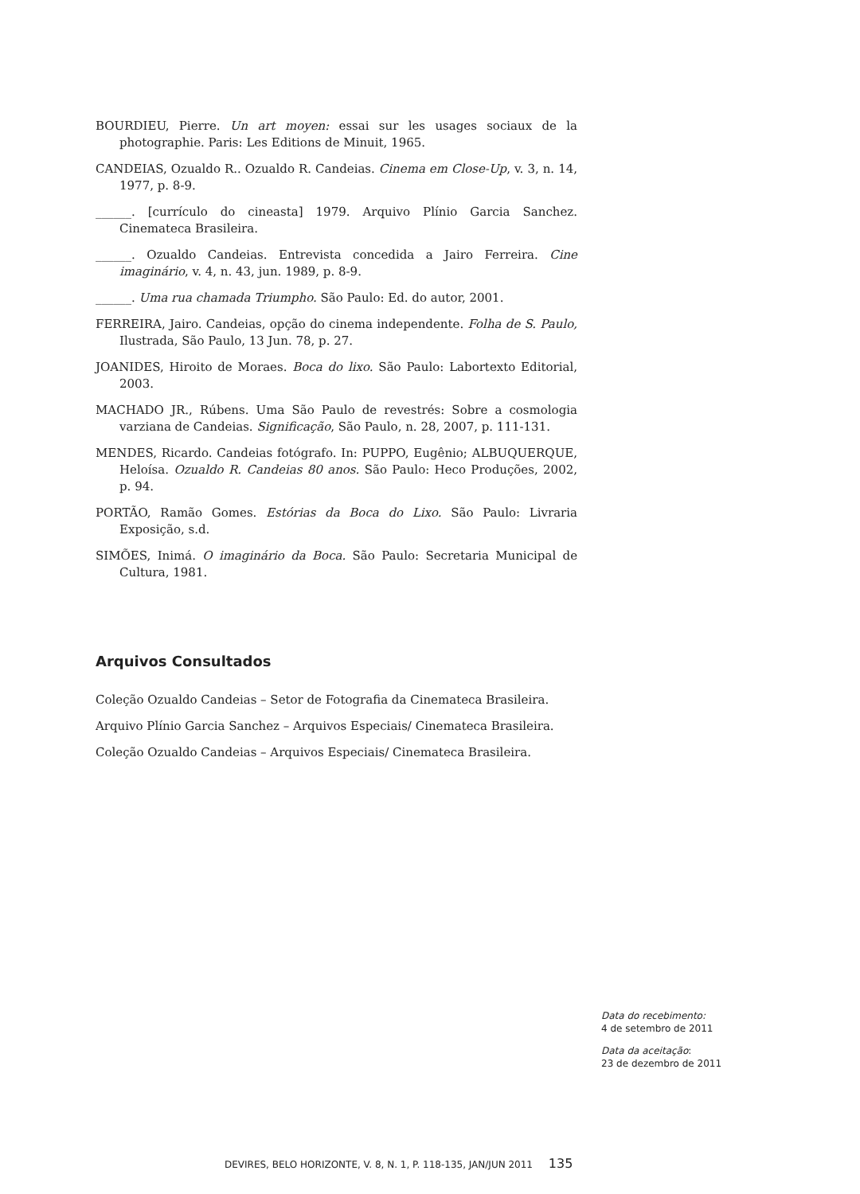BOURDIEU, Pierre. Un art moyen: essai sur les usages sociaux de la photographie. Paris: Les Editions de Minuit, 1965.
CANDEIAS, Ozualdo R.. Ozualdo R. Candeias. Cinema em Close-Up, v. 3, n. 14, 1977, p. 8-9.
______. [currículo do cineasta] 1979. Arquivo Plínio Garcia Sanchez. Cinemateca Brasileira.
______. Ozualdo Candeias. Entrevista concedida a Jairo Ferreira. Cine imaginário, v. 4, n. 43, jun. 1989, p. 8-9.
______. Uma rua chamada Triumpho. São Paulo: Ed. do autor, 2001.
FERREIRA, Jairo. Candeias, opção do cinema independente. Folha de S. Paulo, Ilustrada, São Paulo, 13 Jun. 78, p. 27.
JOANIDES, Hiroito de Moraes. Boca do lixo. São Paulo: Labortexto Editorial, 2003.
MACHADO JR., Rúbens. Uma São Paulo de revestrés: Sobre a cosmologia varziana de Candeias. Significação, São Paulo, n. 28, 2007, p. 111-131.
MENDES, Ricardo. Candeias fotógrafo. In: PUPPO, Eugênio; ALBUQUERQUE, Heloísa. Ozualdo R. Candeias 80 anos. São Paulo: Heco Produções, 2002, p. 94.
PORTÃO, Ramão Gomes. Estórias da Boca do Lixo. São Paulo: Livraria Exposição, s.d.
SIMÕES, Inimá. O imaginário da Boca. São Paulo: Secretaria Municipal de Cultura, 1981.
Arquivos Consultados
Coleção Ozualdo Candeias – Setor de Fotografia da Cinemateca Brasileira.
Arquivo Plínio Garcia Sanchez – Arquivos Especiais/ Cinemateca Brasileira.
Coleção Ozualdo Candeias – Arquivos Especiais/ Cinemateca Brasileira.
Data do recebimento:
4 de setembro de 2011
Data da aceitação:
23 de dezembro de 2011
DEVIRES, BELO HORIZONTE, V. 8, N. 1, P. 118-135, JAN/JUN 2011 135